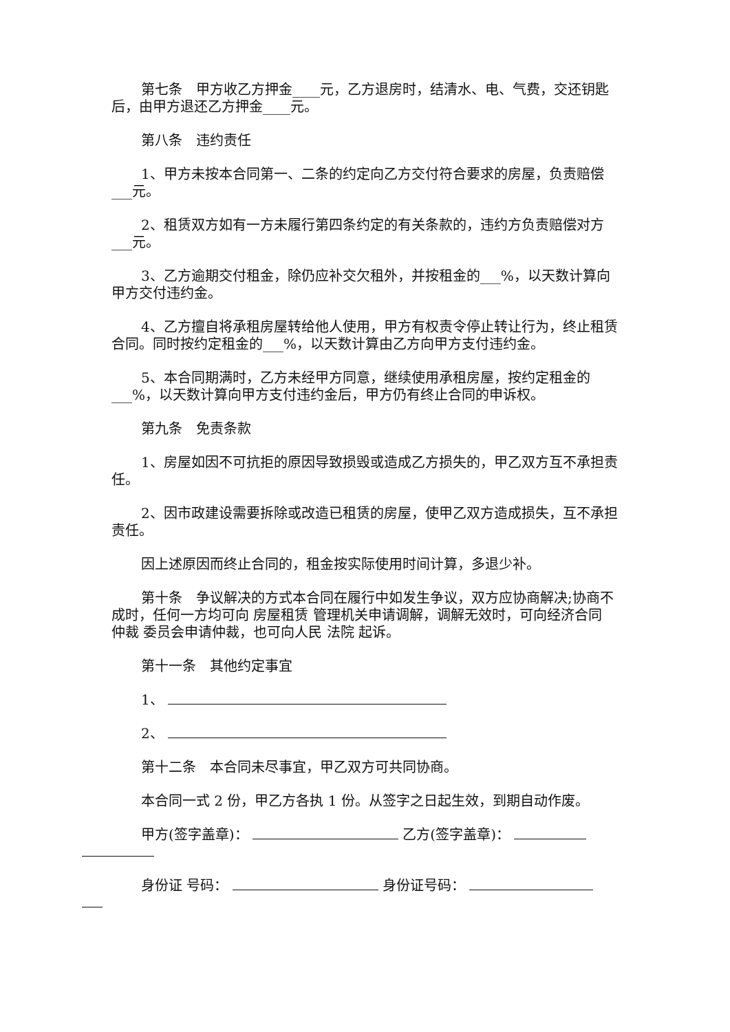第七条　甲方收乙方押金____元，乙方退房时，结清水、电、气费，交还钥匙后，由甲方退还乙方押金____元。
第八条　违约责任
1、甲方未按本合同第一、二条的约定向乙方交付符合要求的房屋，负责赔偿___元。
2、租赁双方如有一方未履行第四条约定的有关条款的，违约方负责赔偿对方___元。
3、乙方逾期交付租金，除仍应补交欠租外，并按租金的___%，以天数计算向甲方交付违约金。
4、乙方擅自将承租房屋转给他人使用，甲方有权责令停止转让行为，终止租赁合同。同时按约定租金的___%，以天数计算由乙方向甲方支付违约金。
5、本合同期满时，乙方未经甲方同意，继续使用承租房屋，按约定租金的___%，以天数计算向甲方支付违约金后，甲方仍有终止合同的申诉权。
第九条　免责条款
1、房屋如因不可抗拒的原因导致损毁或造成乙方损失的，甲乙双方互不承担责任。
2、因市政建设需要拆除或改造已租赁的房屋，使甲乙双方造成损失，互不承担责任。
因上述原因而终止合同的，租金按实际使用时间计算，多退少补。
第十条　争议解决的方式本合同在履行中如发生争议，双方应协商解决;协商不成时，任何一方均可向 房屋租赁 管理机关申请调解，调解无效时，可向经济合同 仲裁 委员会申请仲裁，也可向人民 法院 起诉。
第十一条　其他约定事宜
1、
2、
第十二条　本合同未尽事宜，甲乙双方可共同协商。
本合同一式 2 份，甲乙方各执 1 份。从签字之日起生效，到期自动作废。
甲方(签字盖章)： 乙方(签字盖章)：
身份证 号码： 身份证号码：